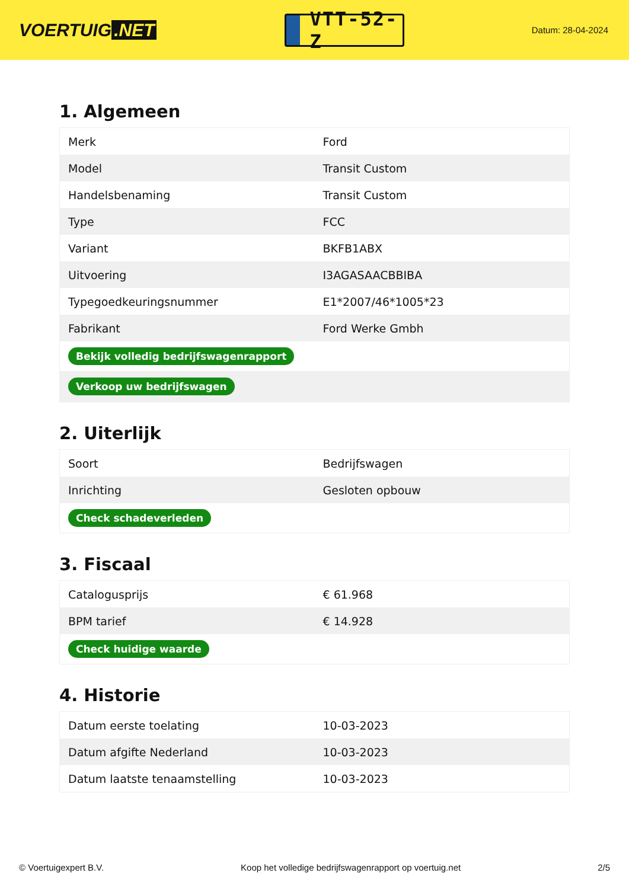VOERTUIG.NET
VTT-52-Z
Datum: 28-04-2024
1. Algemeen
| Merk | Ford |
| Model | Transit Custom |
| Handelsbenaming | Transit Custom |
| Type | FCC |
| Variant | BKFB1ABX |
| Uitvoering | I3AGASAACBBIBA |
| Typegoedkeuringsnummer | E1*2007/46*1005*23 |
| Fabrikant | Ford Werke Gmbh |
| Bekijk volledig bedrijfswagenrapport | |
| Verkoop uw bedrijfswagen | |
2. Uiterlijk
| Soort | Bedrijfswagen |
| Inrichting | Gesloten opbouw |
| Check schadeverleden | |
3. Fiscaal
| Catalogusprijs | € 61.968 |
| BPM tarief | € 14.928 |
| Check huidige waarde | |
4. Historie
| Datum eerste toelating | 10-03-2023 |
| Datum afgifte Nederland | 10-03-2023 |
| Datum laatste tenaamstelling | 10-03-2023 |
© Voertuigexpert B.V. Koop het volledige bedrijfswagenrapport op voertuig.net 2/5